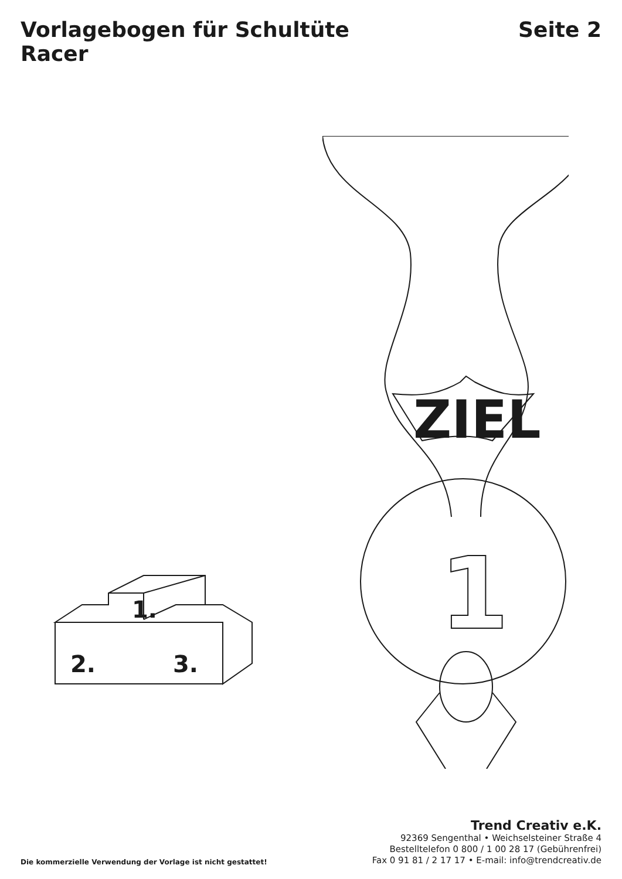Vorlagebogen für Schultüte Seite 2
Racer
1.
2.
3.
ZIEL
1
Die kommerzielle Verwendung der Vorlage ist nicht gestattet!
Trend Creativ e.K.
92369 Sengenthal • Weichselsteiner Straße 4
Bestelltelefon 0 800 / 1 00 28 17 (Gebührenfrei)
Fax 0 91 81 / 2 17 17 • E-mail: info@trendcreativ.de